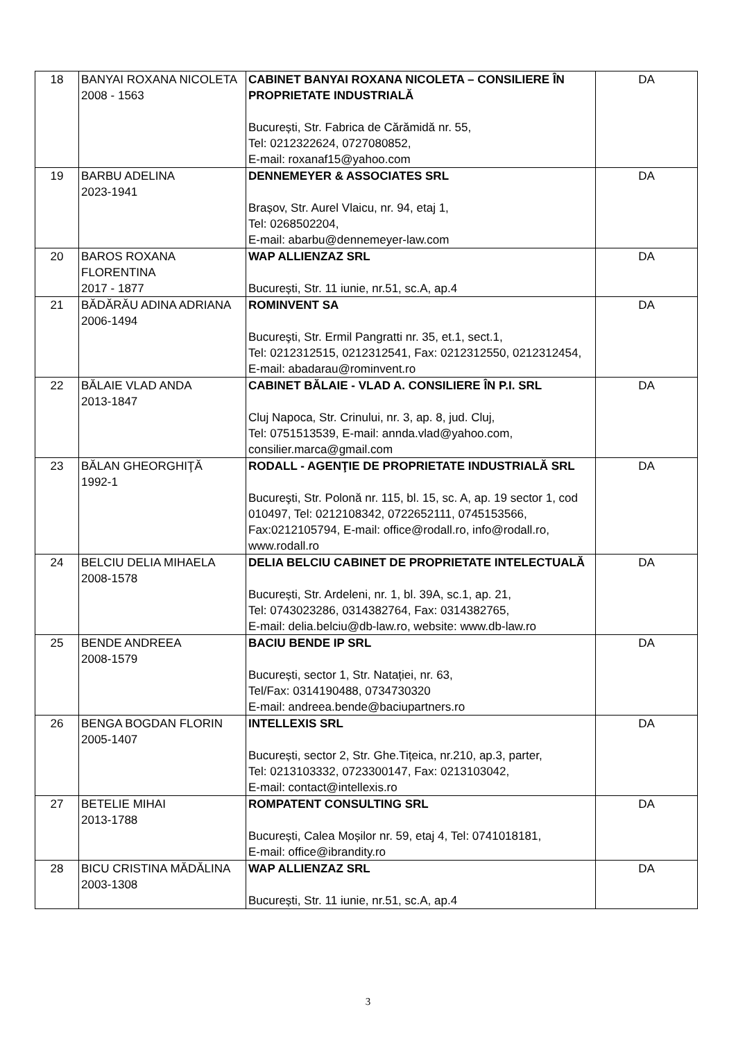| 18 | BANYAI ROXANA NICOLETA 2008 - 1563 | CABINET BANYAI ROXANA NICOLETA – CONSILIERE ÎN PROPRIETATE INDUSTRIALĂ București, Str. Fabrica de Cărămidă nr. 55, Tel: 0212322624, 0727080852, E-mail: roxanaf15@yahoo.com | DA |
| 19 | BARBU ADELINA 2023-1941 | DENNEMEYER & ASSOCIATES SRL Brașov, Str. Aurel Vlaicu, nr. 94, etaj 1, Tel: 0268502204, E-mail: abarbu@dennemeyer-law.com | DA |
| 20 | BAROS ROXANA FLORENTINA 2017 - 1877 | WAP ALLIENZAZ SRL București, Str. 11 iunie, nr.51, sc.A, ap.4 | DA |
| 21 | BĂDĂRĂU ADINA ADRIANA 2006-1494 | ROMINVENT SA Bucureşti, Str. Ermil Pangratti nr. 35, et.1, sect.1, Tel: 0212312515, 0212312541, Fax: 0212312550, 0212312454, E-mail: abadarau@rominvent.ro | DA |
| 22 | BĂLAIE VLAD ANDA 2013-1847 | CABINET BĂLAIE - VLAD A. CONSILIERE ÎN P.I. SRL Cluj Napoca, Str. Crinului, nr. 3, ap. 8, jud. Cluj, Tel: 0751513539, E-mail: annda.vlad@yahoo.com, consilier.marca@gmail.com | DA |
| 23 | BĂLAN GHEORGHIŢĂ 1992-1 | RODALL - AGENŢIE DE PROPRIETATE INDUSTRIALĂ SRL Bucureşti, Str. Polonă nr. 115, bl. 15, sc. A, ap. 19 sector 1, cod 010497, Tel: 0212108342, 0722652111, 0745153566, Fax:0212105794, E-mail: office@rodall.ro, info@rodall.ro, www.rodall.ro | DA |
| 24 | BELCIU DELIA MIHAELA 2008-1578 | DELIA BELCIU CABINET DE PROPRIETATE INTELECTUALĂ București, Str. Ardeleni, nr. 1, bl. 39A, sc.1, ap. 21, Tel: 0743023286, 0314382764, Fax: 0314382765, E-mail: delia.belciu@db-law.ro, website: www.db-law.ro | DA |
| 25 | BENDE ANDREEA 2008-1579 | BACIU BENDE IP SRL București, sector 1, Str. Natației, nr. 63, Tel/Fax: 0314190488, 0734730320 E-mail: andreea.bende@baciupartners.ro | DA |
| 26 | BENGA BOGDAN FLORIN 2005-1407 | INTELLEXIS SRL București, sector 2, Str. Ghe.Tițeica, nr.210, ap.3, parter, Tel: 0213103332, 0723300147, Fax: 0213103042, E-mail: contact@intellexis.ro | DA |
| 27 | BETELIE MIHAI 2013-1788 | ROMPATENT CONSULTING SRL București, Calea Moșilor nr. 59, etaj 4, Tel: 0741018181, E-mail: office@ibrandity.ro | DA |
| 28 | BICU CRISTINA MĂDĂLINA 2003-1308 | WAP ALLIENZAZ SRL București, Str. 11 iunie, nr.51, sc.A, ap.4 | DA |
3